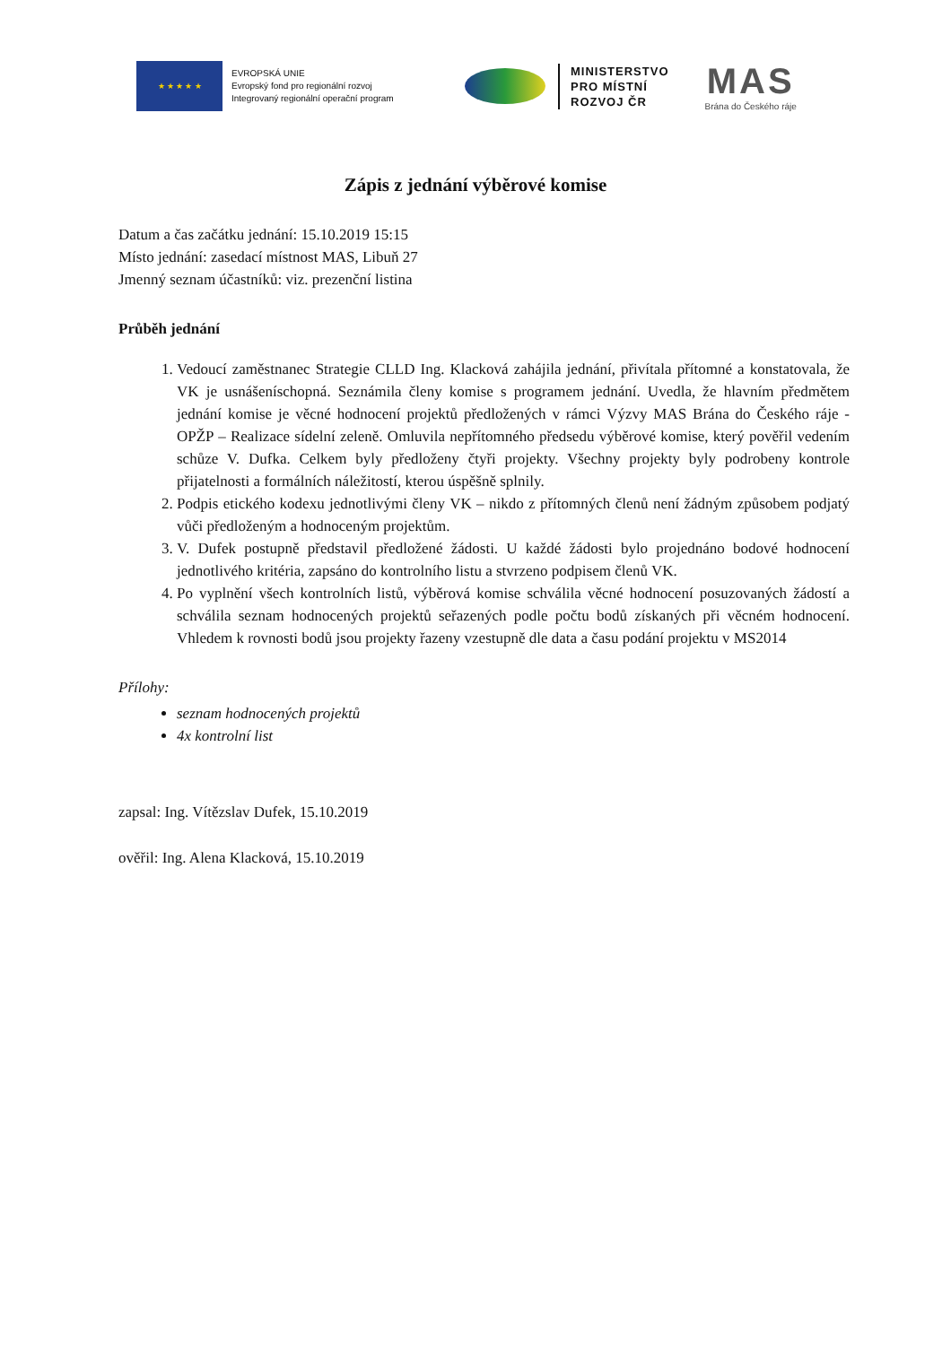★ ★ ★ ★ ★
EVROPSKÁ UNIE
Evropský fond pro regionální rozvoj
Integrovaný regionální operační program
MINISTERSTVO
PRO MÍSTNÍ
ROZVOJ ČR
MAS
Brána do Českého ráje
Zápis z jednání výběrové komise
Datum a čas začátku jednání: 15.10.2019 15:15
Místo jednání: zasedací místnost MAS, Libuň 27
Jmenný seznam účastníků: viz. prezenční listina
Průběh jednání
1. Vedoucí zaměstnanec Strategie CLLD Ing. Klacková zahájila jednání, přivítala přítomné a konstatovala, že VK je usnášeníschopná. Seznámila členy komise s programem jednání. Uvedla, že hlavním předmětem jednání komise je věcné hodnocení projektů předložených v rámci Výzvy MAS Brána do Českého ráje - OPŽP – Realizace sídelní zeleně. Omluvila nepřítomného předsedu výběrové komise, který pověřil vedením schůze V. Dufka. Celkem byly předloženy čtyři projekty. Všechny projekty byly podrobeny kontrole přijatelnosti a formálních náležitostí, kterou úspěšně splnily.
2. Podpis etického kodexu jednotlivými členy VK – nikdo z přítomných členů není žádným způsobem podjatý vůči předloženým a hodnoceným projektům.
3. V. Dufek postupně představil předložené žádosti. U každé žádosti bylo projednáno bodové hodnocení jednotlivého kritéria, zapsáno do kontrolního listu a stvrzeno podpisem členů VK.
4. Po vyplnění všech kontrolních listů, výběrová komise schválila věcné hodnocení posuzovaných žádostí a schválila seznam hodnocených projektů seřazených podle počtu bodů získaných při věcném hodnocení. Vhledem k rovnosti bodů jsou projekty řazeny vzestupně dle data a času podání projektu v MS2014
Přílohy:
seznam hodnocených projektů
4x kontrolní list
zapsal: Ing. Vítězslav Dufek, 15.10.2019
ověřil: Ing. Alena Klacková, 15.10.2019